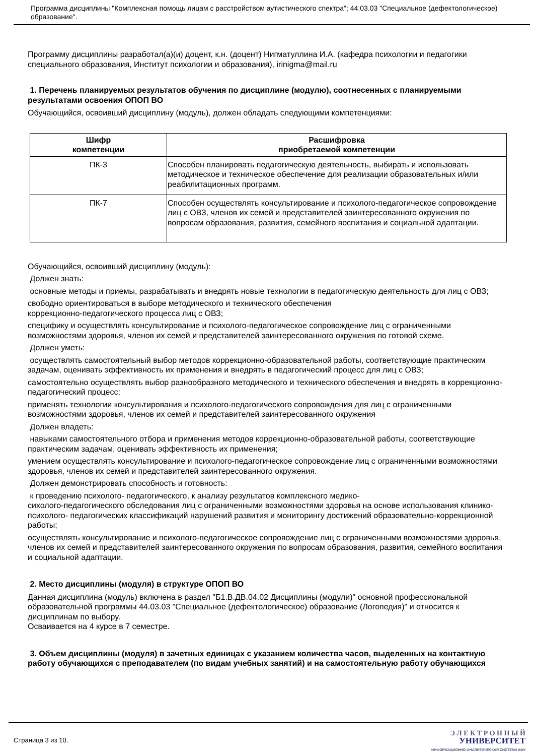Программа дисциплины "Комплексная помощь лицам с расстройством аутистического спектра"; 44.03.03 "Специальное (дефектологическое) образование".
Программу дисциплины разработал(а)(и) доцент, к.н. (доцент) Нигматуллина И.А. (кафедра психологии и педагогики специального образования, Институт психологии и образования), irinigma@mail.ru
1. Перечень планируемых результатов обучения по дисциплине (модулю), соотнесенных с планируемыми результатами освоения ОПОП ВО
Обучающийся, освоивший дисциплину (модуль), должен обладать следующими компетенциями:
| Шифр компетенции | Расшифровка приобретаемой компетенции |
| --- | --- |
| ПК-3 | Способен планировать педагогическую деятельность, выбирать и использовать методическое и техническое обеспечение для реализации образовательных и/или реабилитационных программ. |
| ПК-7 | Способен осуществлять консультирование и психолого-педагогическое сопровождение лиц с ОВЗ, членов их семей и представителей заинтересованного окружения по вопросам образования, развития, семейного воспитания и социальной адаптации. |
Обучающийся, освоивший дисциплину (модуль):
Должен знать:
основные методы и приемы, разрабатывать и внедрять новые технологии в педагогическую деятельность для лиц с ОВЗ;
свободно ориентироваться в выборе методического и технического обеспечения
коррекционно-педагогического процесса лиц с ОВЗ;
специфику и осуществлять консультирование и психолого-педагогическое сопровождение лиц с ограниченными возможностями здоровья, членов их семей и представителей заинтересованного окружения по готовой схеме.
Должен уметь:
осуществлять самостоятельный выбор методов коррекционно-образовательной работы, соответствующие практическим задачам, оценивать эффективность их применения и внедрять в педагогический процесс для лиц с ОВЗ;
самостоятельно осуществлять выбор разнообразного методического и технического обеспечения и внедрять в коррекционно-педагогический процесс;
применять технологии консультирования и психолого-педагогического сопровождения для лиц с ограниченными возможностями здоровья, членов их семей и представителей заинтересованного окружения
Должен владеть:
навыками самостоятельного отбора и применения методов коррекционно-образовательной работы, соответствующие практическим задачам, оценивать эффективность их применения;
умением осуществлять консультирование и психолого-педагогическое сопровождение лиц с ограниченными возможностями здоровья, членов их семей и представителей заинтересованного окружения.
Должен демонстрировать способность и готовность:
к проведению психолого- педагогического, к анализу результатов комплексного медико-
сихолого-педагогического обследования лиц с ограниченными возможностями здоровья на основе использования клинико- психолого- педагогических классификаций нарушений развития и мониторингу достижений образовательно-коррекционной работы;
осуществлять консультирование и психолого-педагогическое сопровождение лиц с ограниченными возможностями здоровья, членов их семей и представителей заинтересованного окружения по вопросам образования, развития, семейного воспитания и социальной адаптации.
2. Место дисциплины (модуля) в структуре ОПОП ВО
Данная дисциплина (модуль) включена в раздел "Б1.В.ДВ.04.02 Дисциплины (модули)" основной профессиональной образовательной программы 44.03.03 "Специальное (дефектологическое) образование (Логопедия)" и относится к дисциплинам по выбору.
Осваивается на 4 курсе в 7 семестре.
3. Объем дисциплины (модуля) в зачетных единицах с указанием количества часов, выделенных на контактную работу обучающихся с преподавателем (по видам учебных занятий) и на самостоятельную работу обучающихся
Страница 3 из 10.
Э Л Е К Т Р О Н Н Ы Й
УНИВЕРСИТЕТ
ИНФОРМАЦИОННО-АНАЛИТИЧЕСКАЯ СИСТЕМА КФУ